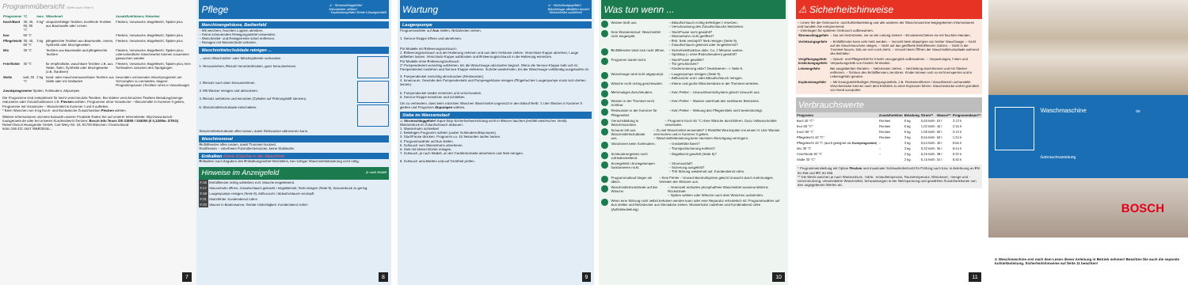Programmübersicht Siehe auch Seite 6
| Programme | °C | max. | Wäscheart | Zusatzfunktionen; Hinweise |
| --- | --- | --- | --- | --- |
| Koch/Bunt | 30, 40, 60, 90 °C | 6 kg* | strapazierfähige Textilien, kochfeste Textilien aus Baumwolle oder Leinen | Flecken, Vorwäsche, Bügelleicht, Spülen plus |
| Eco | 60 °C | | | Flecken, Vorwäsche, Bügelleicht, Spülen plus |
| Pflegeleicht | 30, 40, 60 °C | 3 kg | pflegeleichte Textilien aus Baumwolle, Leinen, Synthetik oder Mischgeweben | Flecken, Vorwäsche, Bügelleicht, Spülen plus |
| Mix | 30 °C | | Textilien aus Baumwolle und pflegeleichte Textilien | Flecken, Vorwäsche, Bügelleicht, Spülen plus; unterschiedliche Wäschearten können zusammen gewaschen werden |
| Fein/Seide | 30 °C | | für empfindliche, waschbare Textilien z.B. aus Seide, Satin, Synthetik oder Mischgewebe (z.B. Gardinen) | Flecken, Vorwäsche, Bügelleicht, Spülen plus; kein Schleudern zwischen den Spülgängen |
| Wolle | kalt, 30 °C | 2 kg | hand- oder maschinenwaschbare Textilien aus Wolle oder mit Wollanteil | besonders schonendes Waschprogramm um Schrumpfen zu vermeiden, längere Programmpausen (Textilien ruhen in Waschlauge) |
| Zusatzprogramme Spülen, Schleudern, Abpumpen | | | | |
Die Programme sind zeitoptimiert für leicht verschmutzte Textilien. Bei stärker verschmutzten Textilien Beladungsmenge reduzieren oder Zusatzfunktionen z.B. Flecken wählen. Programme ohne Vorwäsche – Waschmittel in Kammer II geben, Programme mit Vorwäsche – Waschmittel in Kammer I und II aufteilen.
* Beim Waschen von 6 kg Koch- und Buntwäsche Zusatzfunktion Flecken wählen.
Weitere Informationen und eine Auswahl unserer Produkte finden Sie auf unserer Internetseite: http://www.bosch-hausgeraete.de oder bei unseren Kundendienst-Zentren: Bosch Info Team: DE 01805 / 304050 (€ 0,14/Min. DTAG)
Robert Bosch Hausgeräte GmbH, Carl-Wery-Str. 34, 81739 München / Deutschland
9000 258 411 0507 WAE28340...
7
Pflege ⚠ - Stromschlaggefahr!
Netzstecker ziehen!
- Explosionsgefahr! Keine Lösungsmittel!
Maschinengehäuse, Bedienfeld
– Mit weichem, feuchten Lappen abreiben.
– Keine scheuernden Reinigungsmittel verwenden.
– Waschmittel- und Reinigerreste sofort entfernen.
– Reinigen mit Wasserstrahl verboten.
Waschmittelschublade reinigen ...
... wenn Waschmittel- oder Weichspülreste vorhanden.
1. Herausziehen, Einsatz herunterdrücken, ganz herausnehmen.
2. Einsatz nach oben herausnehmen.
3. Mit Wasser reinigen und abtrocknen.
4. Einsatz aufsetzen und einrasten (Zylinder auf Führungsstift stecken).
5. Waschmittelschublade einschieben.
Waschmittelschublade offen lassen, damit Restwasser abtrocknen kann.
Waschtrommel
Einfüllfenster offen lassen, damit Trommel trocknet.
Rostflecken – chlorfreies Putzmittel benutzen, keine Stahlwolle.
Entkalken Keine Wäsche in der Maschine!
Entkalken nach Angaben des Entkalkungsmittel-Herstellers, bei richtiger Waschmitteldosierung nicht nötig.
Hinweise im Anzeigefeld je nach Modell
| F:16 | Einfüllfenster richtig schließen; evtl. Wäsche eingeklemmt. |
| F:17 | Wasserhahn öffnen, Zulaufschlauch geknickt / eingeklemmt; Sieb reinigen (Seite 9), Wasserdruck zu gering. |
| F:18 | Laugenpumpe reinigen (Seite 9), Abflussrohr / Ablaufschlauch verstopft. |
| F:21 | Motorfehler. Kundendienst rufen! |
| F:23 | Wasser in Bodenwanne, Geräte-Undichtigkeit. Kundendienst rufen! |
8
Wartung ⚠ - Verbrühungsgefahr!
Waschlauge abkühlen lassen!
- Wasserhahn zudrehen!
Laugenpumpe
Programmwähler auf Aus stellen, Netzstecker ziehen.
1. Service-Klappe öffnen und abnehmen.
Für Modelle mit Entleerungsschlauch:
2. Entleerungsschlauch aus der Halterung nehmen und aus dem Gehäuse ziehen. Verschluss-Kappe abziehen, Lauge abfließen lassen. Verschluss-Kappe aufdrücken und Entleerungsschlauch in die Halterung einsetzen.
Für Modelle ohne Entleerungsschlauch:
2* Pumpendeckel vorsichtig aufdrehen, bis die Waschlauge abzulaufen beginnt. Wenn die Service-Klappe halb voll ist, Pumpendeckel zudrehen und Service-Klappe entleeren. Schritte wiederholen, bis die Waschlauge vollständig ausgelaufen ist.
3. Pumpendeckel vorsichtig abschrauben (Restwasser).
4. Innenraum, Gewinde des Pumpendeckels und Pumpengehäuse reinigen (Flügelrad der Laugenpumpe muss sich drehen lassen).
5. Pumpendeckel wieder einsetzen und verschrauben.
6. Service-Klappe einsetzen und schließen.
Um zu verhindern, dass beim nächsten Waschen Waschmittel ungenutzt in den Ablauf fließt: 1 Liter Wasser in Kammer II gießen und Programm Abpumpen wählen.
Siebe im Wasserzulauf
⚠ Stromschlaggefahr! Aqua-Stop-Sicherheitseinrichtung nicht in Wasser tauchen (enthält elektrisches Ventil).
Wasserdruck im Zulaufschlauch abbauen:
1. Wasserhahn schließen!
2. Beliebiges Programm wählen (außer Schleudern/Abpumpen).
3. Start/Pause drücken. Programm ca. 40 Sekunden laufen lassen.
4. Programmwähler auf Aus stellen.
5. Schlauch vom Wasserhahn abnehmen.
6. Sieb mit kleiner Bürste reinigen.
7. Schlauch, je nach Modell, an der Geräterückseite abnehmen und Sieb reinigen.
8. Schlauch anschließen und auf Dichtheit prüfen.
9
Was tun wenn ...
Wasser läuft aus. – Ablaufschlauch richtig befestigen / ersetzen.
– Verschraubung des Zulaufschlauchs festziehen.
Kein Wassereinlauf. Waschmittel nicht eingespült.
– Start/Pause nicht gewählt?
– Wasserhahn nicht geöffnet?
– Evtl. Sieb verstopft? Sieb reinigen (Seite 9).
– Zulaufschlauch geknickt oder eingeklemmt?
Einfüllfenster lässt sich nicht öffnen.
– Sicherheitsfunktion aktiv. Ca. 2 Minuten warten.
– Spülstop (= ohne Endschleudern) gewählt?
Programm startet nicht. – Start/Pause gewählt?
– Tür geschlossen?
– Kindersicherung aktiv? Deaktivieren –> Seite 5.
Waschlauge wird nicht abgepumpt.
– Laugenpumpe reinigen (Seite 9).
– Abflussrohr und / oder Ablaufschlauch reinigen.
Wäsche nicht richtig geschleudert.
– Kleine und große Wäschestücke in der Trommel verteilen.
Mehrmaliges Anschleudern. – Kein Fehler – Unwuchtkontrollsystem gleicht Unwucht aus.
Wasser in der Trommel nicht sichtbar.
– Kein Fehler – Wasser unterhalb des sichtbaren Bereiches.
Restwasser in der Kammer für Pflegemittel.
– Kein Fehler – Wirkung des Pflegemittels nicht beeinträchtigt.
Geruchsbildung in Waschmaschine.
– Programm Koch 90 °C ohne Wäsche durchführen. Dazu Vollwaschmittel verwenden.
Schaum tritt aus Waschmittelschublade aus.
– Zu viel Waschmittel verwendet? 1 Esslöffel Weichspüler mit einem ½ Liter Wasser vermischen und in Kammer II geben.
– Waschmitteldosierung beim nächsten Waschgang verringern.
Vibrationen beim Schleudern.
– Gerätefüße fixiert?
– Transportsicherung entfernt?
Schleuderergebnis nicht zufriedenstellend.
– Bügelleicht gewählt (Seite 5)?
Anzeigefeld / Anzeigelampen funktionieren nicht.
– Stromausfall?
– Sicherung ausgelöst?
– Tritt Störung wiederholt auf, Kundendienst rufen.
Programmablauf länger als üblich.
– Kein Fehler – Unwuchtkontrollsystem gleicht Unwucht durch mehrmaliges Verteilen der Wäsche aus.
Waschmittelrückstände auf der Wäsche.
– Vereinzelt enthalten phosphatfreie Waschmittel wasserunlösliche Rückstände.
– Spülen wählen oder Wäsche nach dem Waschen ausbürsten.
Wenn eine Störung nicht selbst behoben werden kann oder eine Reparatur erforderlich ist: Programmwähler auf Aus stellen und Netzstecker aus Steckdose ziehen. Wasserhahn zudrehen und Kundendienst rufen (Aufstellanleitung).
10
⚠ Sicherheitshinweise
– Lesen Sie die Gebrauchs- und Aufstellanleitung und alle anderen der Waschmaschine beigegebenen Informationen und handeln Sie entsprechend.
– Unterlagen für späteren Gebrauch aufbewahren.
| Stromschlaggefahr | – Nur am Netzstecker, nie an der Leitung ziehen! – Einstecken/Ziehen nie mit feuchten Händen. |
| Verletzungsgefahr | – Einfüllfenster kann sehr heiß werden. – Vorsicht beim Abpumpen von heißer Waschlauge. – Nicht auf die Waschmaschine steigen. – Nicht auf das geöffnete Einfüllfenster stützen. – Nicht in die Trommel fassen, falls sie sich noch dreht. – Vorsicht beim Öffnen der Waschmittelschublade während des Betriebs! |
| Vergiftungsgefahr Erstickungsgefahr | – Wasch- und Pflegemittel für Kinder unzugänglich aufbewahren. – Verpackungen, Folien und Verpackungsteile von Kindern fernhalten. |
| Lebensgefahr | Bei ausgedienten Geräten: – Netzstecker ziehen. – Netzleitung durchtrennen und mit Stecker entfernen. – Schloss des Einfüllfensters zerstören. Kinder können sich so nicht einsperren und in Lebensgefahr geraten. |
| Explosionsgefahr | – Mit lösungsmittelhaltigen Reinigungsmitteln, z.B. Fleckenentferner / Waschbenzin vorhandelte Wäschestücke können nach dem Einfüllen zu einer Explosion führen. Wäschestücke vorher gründlich von Hand ausspülen. |
Verbrauchswerte
| Programm | Zusatzfunktion | Beladung | Strom** | Wasser** | Programmdauer** |
| --- | --- | --- | --- | --- | --- |
| Bunt 40 °C* | Flecken | 6 kg | 0,60 kWh | 53 l | 2:13 h |
| Eco 60 °C* | Flecken | 6 kg | 1,02 kWh | 45 l | 2:15 h |
| Koch 90 °C | Flecken | 6 kg | 1,90 kWh | 60 l | 2:13 h |
| Pflegeleicht 40 °C* | Flecken | 3 kg | 0,55 kWh | 50 l | 1:24 h |
| Pflegeleicht 40 °C (auch geeignet als Kurzprogramm ) | – | 3 kg | 0,54 kWh | 40 l | 0:55 h |
| Mix 30 °C | – | 3 kg | 0,32 kWh | 35 l | 0:44 h |
| Fein/Seide 30 °C | – | 2 kg | 0,25 kWh | 38 l | 0:32 h |
| Wolle 30 °C* | | 2 kg | 0,15 kWh | 34 l | 0:40 h |
* Programmeinstellung mit Option Flecken und maximaler Schleuderdrehzahl für Prüfung nach bzw. in Anlehnung an EN 60 456 und IEC 60 456.
** Die Werte weichen je nach Wasserdruck, -härte, -einlauftemperatur, Raumtemperatur, Wäscheart, -menge und -verschmutzung, verwendetem Waschmittel, Schwankungen in der Netzspannung und gewählten Zusatzfunktionen von den angegebenen Werten ab.
11
Waschmaschine de
Gebrauchsanleitung
BOSCH
⚠ Waschmaschine erst nach dem Lesen dieser Anleitung in Betrieb nehmen! Beachten Sie auch die separate Aufstellanleitung. Sicherheitshinweise auf Seite 11 beachten!